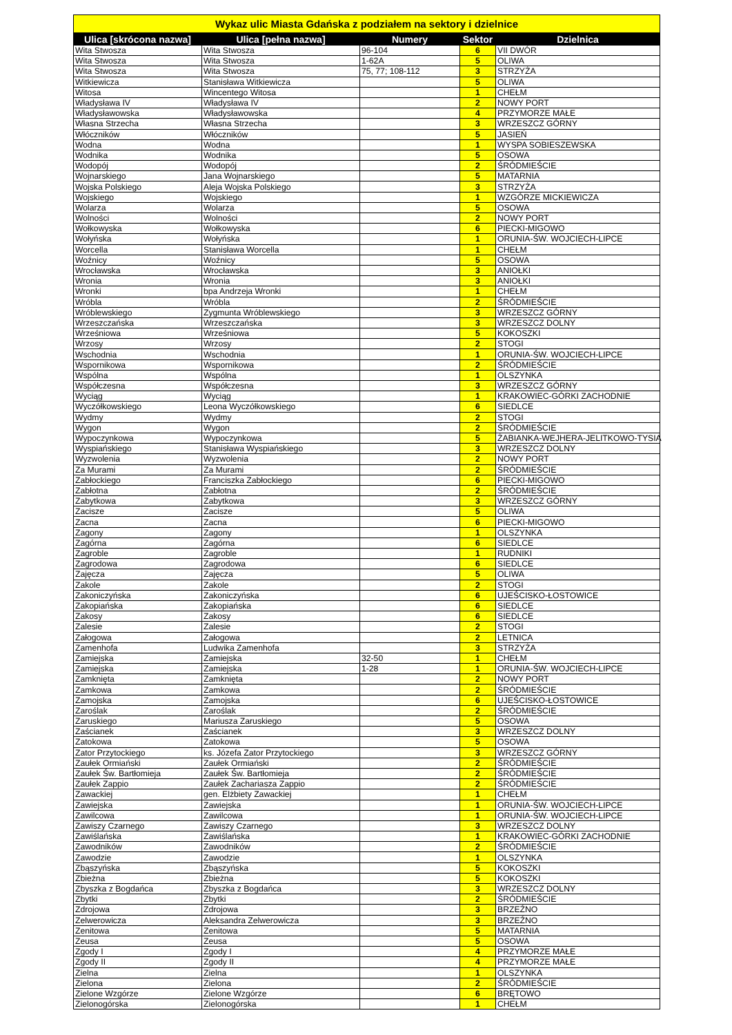| Wykaz ulic Miasta Gdańska z podziałem na sektory i dzielnice | | | | |
| Ulica [skrócona nazwa] | Ulica [pełna nazwa] | Numery | Sektor | Dzielnica |
| Wita Stwosza | Wita Stwosza | 96-104 | 6 | VII DWÓR |
| Wita Stwosza | Wita Stwosza | 1-62A | 5 | OLIWA |
| Wita Stwosza | Wita Stwosza | 75, 77; 108-112 | 3 | STRZYŻA |
| Witkiewicza | Stanisława Witkiewicza | | 5 | OLIWA |
| Witosa | Wincentego Witosa | | 1 | CHEŁM |
| Władysława IV | Władysława IV | | 2 | NOWY PORT |
| Władysławowska | Władysławowska | | 4 | PRZYMORZE MAŁE |
| Własna Strzecha | Własna Strzecha | | 3 | WRZESZCZ GÓRNY |
| Włóczników | Włóczników | | 5 | JASIEŃ |
| Wodna | Wodna | | 1 | WYSPA SOBIESZEWSKA |
| Wodnika | Wodnika | | 5 | OSOWA |
| Wodopój | Wodopój | | 2 | ŚRÓDMIEŚCIE |
| Wojnarskiego | Jana Wojnarskiego | | 5 | MATARNIA |
| Wojska Polskiego | Aleja Wojska Polskiego | | 3 | STRZYŻA |
| Wojskiego | Wojskiego | | 1 | WZGÓRZE MICKIEWICZA |
| Wolarza | Wolarza | | 5 | OSOWA |
| Wolności | Wolności | | 2 | NOWY PORT |
| Wołkowyska | Wołkowyska | | 6 | PIECKI-MIGOWO |
| Wołyńska | Wołyńska | | 1 | ORUNIA-ŚW. WOJCIECH-LIPCE |
| Worcella | Stanisława Worcella | | 1 | CHEŁM |
| Woźnicy | Woźnicy | | 5 | OSOWA |
| Wrocławska | Wrocławska | | 3 | ANIOŁKI |
| Wronia | Wronia | | 3 | ANIOŁKI |
| Wronki | bpa Andrzeja Wronki | | 1 | CHEŁM |
| Wróbla | Wróbla | | 2 | ŚRÓDMIEŚCIE |
| Wróblewskiego | Zygmunta Wróblewskiego | | 3 | WRZESZCZ GÓRNY |
| Wrzeszczańska | Wrzeszczańska | | 3 | WRZESZCZ DOLNY |
| Wrześniowa | Wrześniowa | | 5 | KOKOSZKI |
| Wrzosy | Wrzosy | | 2 | STOGI |
| Wschodnia | Wschodnia | | 1 | ORUNIA-ŚW. WOJCIECH-LIPCE |
| Wspornikowa | Wspornikowa | | 2 | ŚRÓDMIEŚCIE |
| Wspólna | Wspólna | | 1 | OLSZYNKA |
| Współczesna | Współczesna | | 3 | WRZESZCZ GÓRNY |
| Wyciąg | Wyciąg | | 1 | KRAKOWIEC-GÓRKI ZACHODNIE |
| Wyczółkowskiego | Leona Wyczółkowskiego | | 6 | SIEDLCE |
| Wydmy | Wydmy | | 2 | STOGI |
| Wygon | Wygon | | 2 | ŚRÓDMIEŚCIE |
| Wypoczynkowa | Wypoczynkowa | | 5 | ŻABIANKA-WEJHERA-JELITKOWO-TYSIA |
| Wyspiańskiego | Stanisława Wyspiańskiego | | 3 | WRZESZCZ DOLNY |
| Wyzwolenia | Wyzwolenia | | 2 | NOWY PORT |
| Za Murami | Za Murami | | 2 | ŚRÓDMIEŚCIE |
| Zabłockiego | Franciszka Zabłockiego | | 6 | PIECKI-MIGOWO |
| Zabłotna | Zabłotna | | 2 | ŚRÓDMIEŚCIE |
| Zabytkowa | Zabytkowa | | 3 | WRZESZCZ GÓRNY |
| Zacisze | Zacisze | | 5 | OLIWA |
| Zacna | Zacna | | 6 | PIECKI-MIGOWO |
| Zagony | Zagony | | 1 | OLSZYNKA |
| Zagórna | Zagórna | | 6 | SIEDLCE |
| Zagroble | Zagroble | | 1 | RUDNIKI |
| Zagrodowa | Zagrodowa | | 6 | SIEDLCE |
| Zajęcza | Zajęcza | | 5 | OLIWA |
| Zakole | Zakole | | 2 | STOGI |
| Zakoniczyńska | Zakoniczyńska | | 6 | UJEŚCISKO-ŁOSTOWICE |
| Zakopiańska | Zakopiańska | | 6 | SIEDLCE |
| Zakosy | Zakosy | | 6 | SIEDLCE |
| Zalesie | Zalesie | | 2 | STOGI |
| Załogowa | Załogowa | | 2 | LETNICA |
| Zamenhofa | Ludwika Zamenhofa | | 3 | STRZYŻA |
| Zamiejska | Zamiejska | 32-50 | 1 | CHEŁM |
| Zamiejska | Zamiejska | 1-28 | 1 | ORUNIA-ŚW. WOJCIECH-LIPCE |
| Zamknięta | Zamknięta | | 2 | NOWY PORT |
| Zamkowa | Zamkowa | | 2 | ŚRÓDMIEŚCIE |
| Zamojska | Zamojska | | 6 | UJEŚCISKO-ŁOSTOWICE |
| Zaroślak | Zaroślak | | 2 | ŚRÓDMIEŚCIE |
| Zaruskiego | Mariusza Zaruskiego | | 5 | OSOWA |
| Zaścianek | Zaścianek | | 3 | WRZESZCZ DOLNY |
| Zatokowa | Zatokowa | | 5 | OSOWA |
| Zator Przytockiego | ks. Józefa Zator Przytockiego | | 3 | WRZESZCZ GÓRNY |
| Zaułek Ormiański | Zaułek Ormiański | | 2 | ŚRÓDMIEŚCIE |
| Zaułek Św. Bartłomieja | Zaułek Św. Bartłomieja | | 2 | ŚRÓDMIEŚCIE |
| Zaułek Zappio | Zaułek Zachariasza Zappio | | 2 | ŚRÓDMIEŚCIE |
| Zawackiej | gen. Elżbiety Zawackiej | | 1 | CHEŁM |
| Zawiejska | Zawiejska | | 1 | ORUNIA-ŚW. WOJCIECH-LIPCE |
| Zawilcowa | Zawilcowa | | 1 | ORUNIA-ŚW. WOJCIECH-LIPCE |
| Zawiszy Czarnego | Zawiszy Czarnego | | 3 | WRZESZCZ DOLNY |
| Zawiślańska | Zawiślańska | | 1 | KRAKOWIEC-GÓRKI ZACHODNIE |
| Zawodników | Zawodników | | 2 | ŚRÓDMIEŚCIE |
| Zawodzie | Zawodzie | | 1 | OLSZYNKA |
| Zbąszyńska | Zbąszyńska | | 5 | KOKOSZKI |
| Zbieżna | Zbieżna | | 5 | KOKOSZKI |
| Zbyszka z Bogdańca | Zbyszka z Bogdańca | | 3 | WRZESZCZ DOLNY |
| Zbytki | Zbytki | | 2 | ŚRÓDMIEŚCIE |
| Zdrojowa | Zdrojowa | | 3 | BRZEŹNO |
| Zelwerowicza | Aleksandra Zelwerowicza | | 3 | BRZEŹNO |
| Zenitowa | Zenitowa | | 5 | MATARNIA |
| Zeusa | Zeusa | | 5 | OSOWA |
| Zgody I | Zgody I | | 4 | PRZYMORZE MAŁE |
| Zgody II | Zgody II | | 4 | PRZYMORZE MAŁE |
| Zielna | Zielna | | 1 | OLSZYNKA |
| Zielona | Zielona | | 2 | ŚRÓDMIEŚCIE |
| Zielone Wzgórze | Zielone Wzgórze | | 6 | BRĘTOWO |
| Zielonogórska | Zielonogórska | | 1 | CHEŁM |